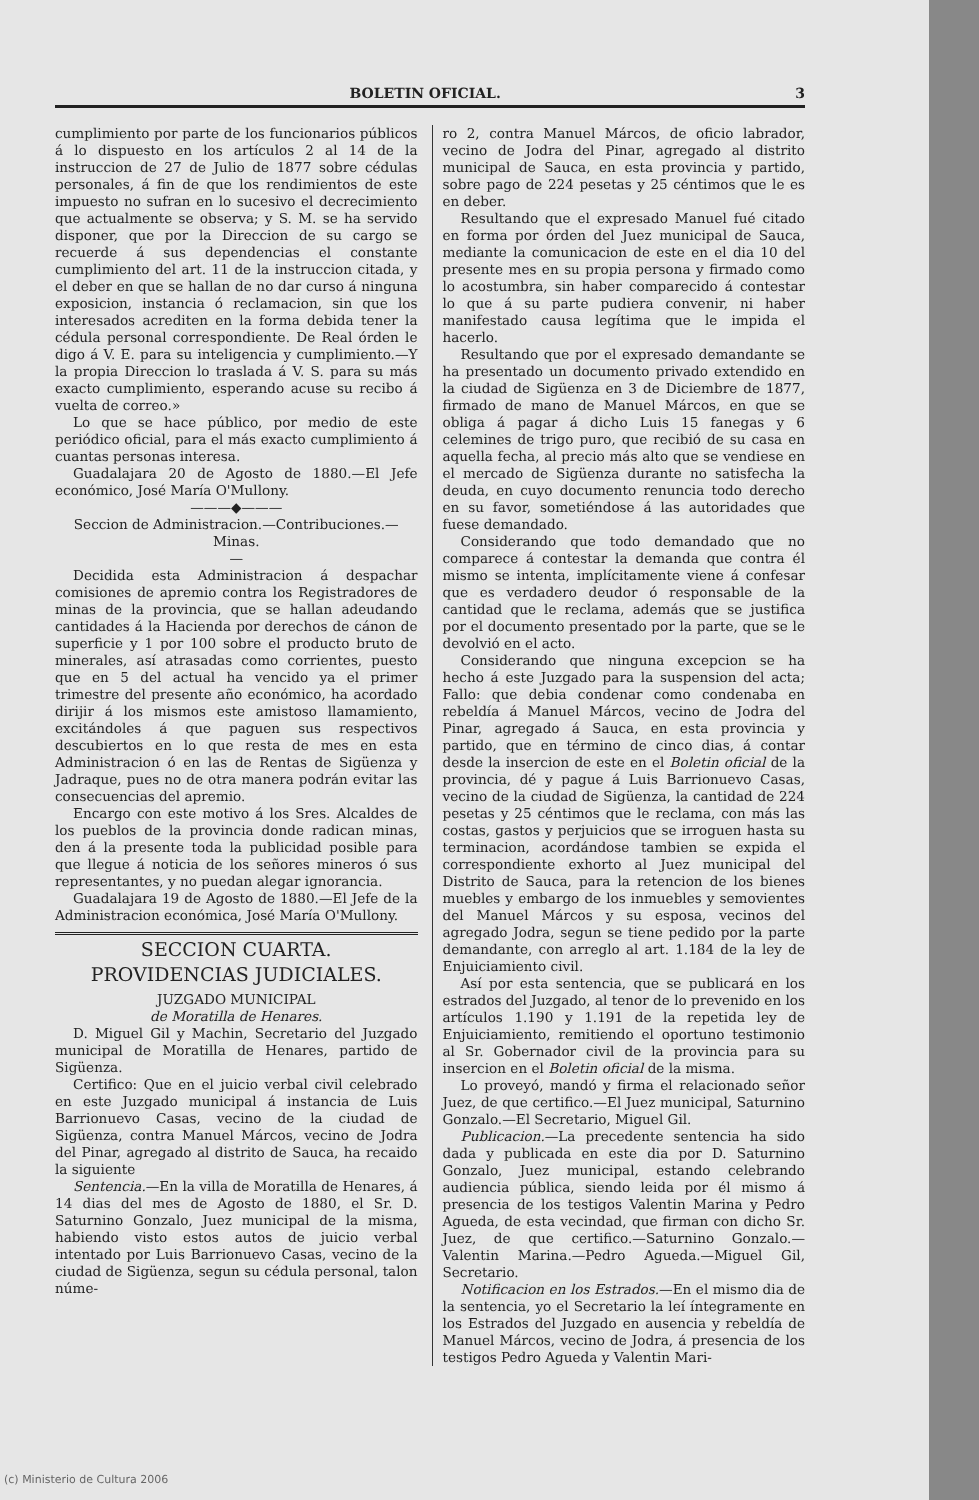BOLETIN OFICIAL. 3
cumplimiento por parte de los funcionarios públicos á lo dispuesto en los artículos 2 al 14 de la instruccion de 27 de Julio de 1877 sobre cédulas personales, á fin de que los rendimientos de este impuesto no sufran en lo sucesivo el decrecimiento que actualmente se observa; y S. M. se ha servido disponer, que por la Direccion de su cargo se recuerde á sus dependencias el constante cumplimiento del art. 11 de la instruccion citada, y el deber en que se hallan de no dar curso á ninguna exposicion, instancia ó reclamacion, sin que los interesados acrediten en la forma debida tener la cédula personal correspondiente. De Real órden le digo á V. E. para su inteligencia y cumplimiento.—Y la propia Direccion lo traslada á V. S. para su más exacto cumplimiento, esperando acuse su recibo á vuelta de correo.»
Lo que se hace público, por medio de este periódico oficial, para el más exacto cumplimiento á cuantas personas interesa.
Guadalajara 20 de Agosto de 1880.—El Jefe económico, José María O'Mullony.
———◆———
Seccion de Administracion.—Contribuciones.—Minas.
—
Decidida esta Administracion á despachar comisiones de apremio contra los Registradores de minas de la provincia, que se hallan adeudando cantidades á la Hacienda por derechos de cánon de superficie y 1 por 100 sobre el producto bruto de minerales, así atrasadas como corrientes, puesto que en 5 del actual ha vencido ya el primer trimestre del presente año económico, ha acordado dirijir á los mismos este amistoso llamamiento, excitándoles á que paguen sus respectivos descubiertos en lo que resta de mes en esta Administracion ó en las de Rentas de Sigüenza y Jadraque, pues no de otra manera podrán evitar las consecuencias del apremio.
Encargo con este motivo á los Sres. Alcaldes de los pueblos de la provincia donde radican minas, den á la presente toda la publicidad posible para que llegue á noticia de los señores mineros ó sus representantes, y no puedan alegar ignorancia.
Guadalajara 19 de Agosto de 1880.—El Jefe de la Administracion económica, José María O'Mullony.
SECCION CUARTA.
PROVIDENCIAS JUDICIALES.
JUZGADO MUNICIPAL
de Moratilla de Henares.
D. Miguel Gil y Machin, Secretario del Juzgado municipal de Moratilla de Henares, partido de Sigüenza.
Certifico: Que en el juicio verbal civil celebrado en este Juzgado municipal á instancia de Luis Barrionuevo Casas, vecino de la ciudad de Sigüenza, contra Manuel Márcos, vecino de Jodra del Pinar, agregado al distrito de Sauca, ha recaido la siguiente
Sentencia.—En la villa de Moratilla de Henares, á 14 dias del mes de Agosto de 1880, el Sr. D. Saturnino Gonzalo, Juez municipal de la misma, habiendo visto estos autos de juicio verbal intentado por Luis Barrionuevo Casas, vecino de la ciudad de Sigüenza, segun su cédula personal, talon núme-
ro 2, contra Manuel Márcos, de oficio labrador, vecino de Jodra del Pinar, agregado al distrito municipal de Sauca, en esta provincia y partido, sobre pago de 224 pesetas y 25 céntimos que le es en deber.
Resultando que el expresado Manuel fué citado en forma por órden del Juez municipal de Sauca, mediante la comunicacion de este en el dia 10 del presente mes en su propia persona y firmado como lo acostumbra, sin haber comparecido á contestar lo que á su parte pudiera convenir, ni haber manifestado causa legítima que le impida el hacerlo.
Resultando que por el expresado demandante se ha presentado un documento privado extendido en la ciudad de Sigüenza en 3 de Diciembre de 1877, firmado de mano de Manuel Márcos, en que se obliga á pagar á dicho Luis 15 fanegas y 6 celemines de trigo puro, que recibió de su casa en aquella fecha, al precio más alto que se vendiese en el mercado de Sigüenza durante no satisfecha la deuda, en cuyo documento renuncia todo derecho en su favor, sometiéndose á las autoridades que fuese demandado.
Considerando que todo demandado que no comparece á contestar la demanda que contra él mismo se intenta, implícitamente viene á confesar que es verdadero deudor ó responsable de la cantidad que le reclama, además que se justifica por el documento presentado por la parte, que se le devolvió en el acto.
Considerando que ninguna excepcion se ha hecho á este Juzgado para la suspension del acta; Fallo: que debia condenar como condenaba en rebeldía á Manuel Márcos, vecino de Jodra del Pinar, agregado á Sauca, en esta provincia y partido, que en término de cinco dias, á contar desde la insercion de este en el Boletin oficial de la provincia, dé y pague á Luis Barrionuevo Casas, vecino de la ciudad de Sigüenza, la cantidad de 224 pesetas y 25 céntimos que le reclama, con más las costas, gastos y perjuicios que se irroguen hasta su terminacion, acordándose tambien se expida el correspondiente exhorto al Juez municipal del Distrito de Sauca, para la retencion de los bienes muebles y embargo de los inmuebles y semovientes del Manuel Márcos y su esposa, vecinos del agregado Jodra, segun se tiene pedido por la parte demandante, con arreglo al art. 1.184 de la ley de Enjuiciamiento civil.
Así por esta sentencia, que se publicará en los estrados del Juzgado, al tenor de lo prevenido en los artículos 1.190 y 1.191 de la repetida ley de Enjuiciamiento, remitiendo el oportuno testimonio al Sr. Gobernador civil de la provincia para su insercion en el Boletin oficial de la misma.
Lo proveyó, mandó y firma el relacionado señor Juez, de que certifico.—El Juez municipal, Saturnino Gonzalo.—El Secretario, Miguel Gil.
Publicacion.—La precedente sentencia ha sido dada y publicada en este dia por D. Saturnino Gonzalo, Juez municipal, estando celebrando audiencia pública, siendo leida por él mismo á presencia de los testigos Valentin Marina y Pedro Agueda, de esta vecindad, que firman con dicho Sr. Juez, de que certifico.—Saturnino Gonzalo.—Valentin Marina.—Pedro Agueda.—Miguel Gil, Secretario.
Notificacion en los Estrados.—En el mismo dia de la sentencia, yo el Secretario la leí íntegramente en los Estrados del Juzgado en ausencia y rebeldía de Manuel Márcos, vecino de Jodra, á presencia de los testigos Pedro Agueda y Valentin Mari-
(c) Ministerio de Cultura 2006